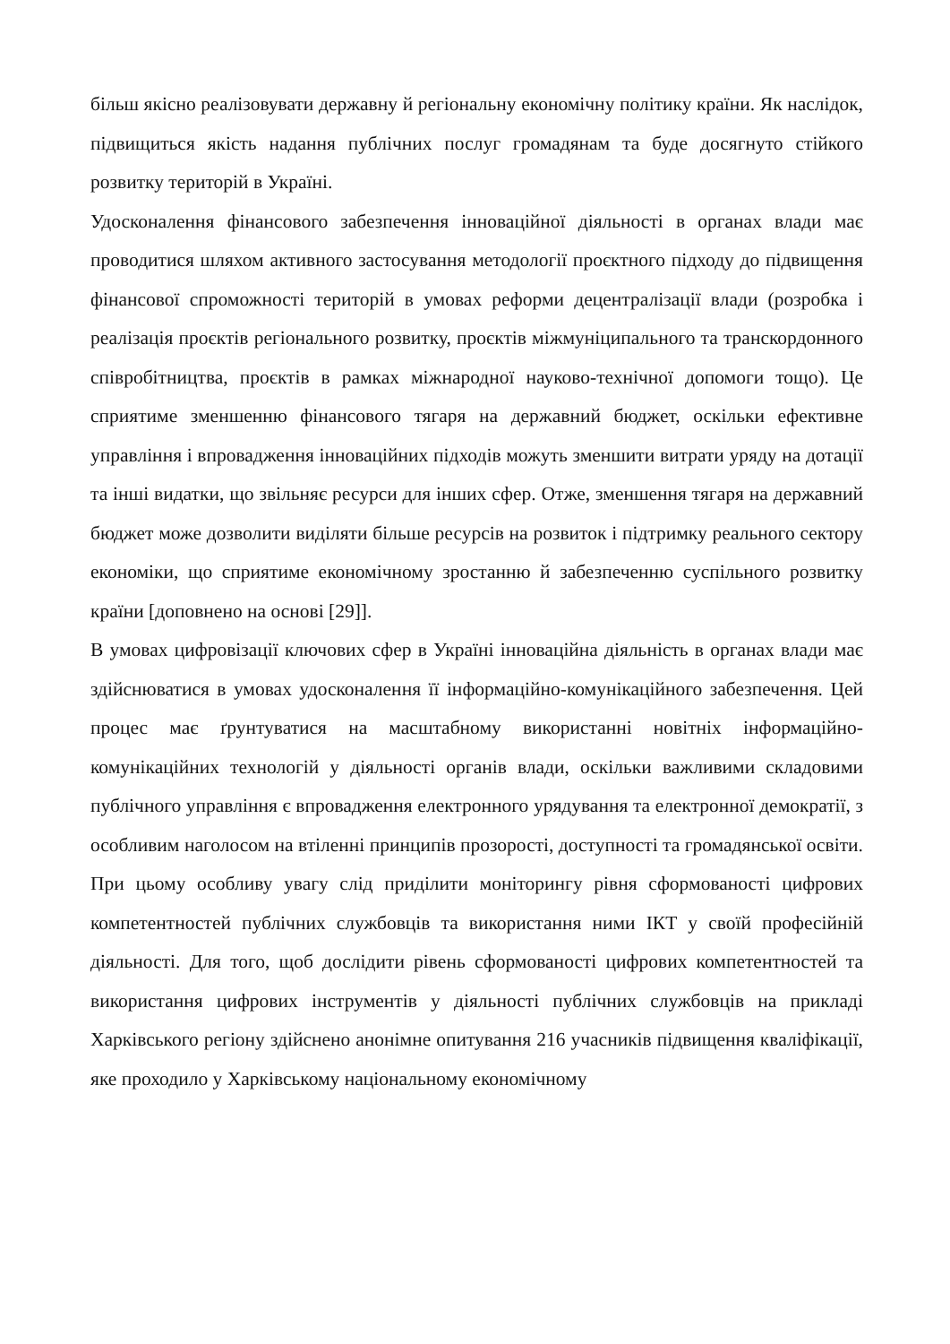більш якісно реалізовувати державну й регіональну економічну політику країни. Як наслідок, підвищиться якість надання публічних послуг громадянам та буде досягнуто стійкого розвитку територій в Україні.
Удосконалення фінансового забезпечення інноваційної діяльності в органах влади має проводитися шляхом активного застосування методології проєктного підходу до підвищення фінансової спроможності територій в умовах реформи децентралізації влади (розробка і реалізація проєктів регіонального розвитку, проєктів міжмуніципального та транскордонного співробітництва, проєктів в рамках міжнародної науково-технічної допомоги тощо). Це сприятиме зменшенню фінансового тягаря на державний бюджет, оскільки ефективне управління і впровадження інноваційних підходів можуть зменшити витрати уряду на дотації та інші видатки, що звільняє ресурси для інших сфер. Отже, зменшення тягаря на державний бюджет може дозволити виділяти більше ресурсів на розвиток і підтримку реального сектору економіки, що сприятиме економічному зростанню й забезпеченню суспільного розвитку країни [доповнено на основі [29]].
В умовах цифровізації ключових сфер в Україні інноваційна діяльність в органах влади має здійснюватися в умовах удосконалення її інформаційно-комунікаційного забезпечення. Цей процес має ґрунтуватися на масштабному використанні новітніх інформаційно-комунікаційних технологій у діяльності органів влади, оскільки важливими складовими публічного управління є впровадження електронного урядування та електронної демократії, з особливим наголосом на втіленні принципів прозорості, доступності та громадянської освіти. При цьому особливу увагу слід приділити моніторингу рівня сформованості цифрових компетентностей публічних службовців та використання ними ІКТ у своїй професійній діяльності. Для того, щоб дослідити рівень сформованості цифрових компетентностей та використання цифрових інструментів у діяльності публічних службовців на прикладі Харківського регіону здійснено анонімне опитування 216 учасників підвищення кваліфікації, яке проходило у Харківському національному економічному